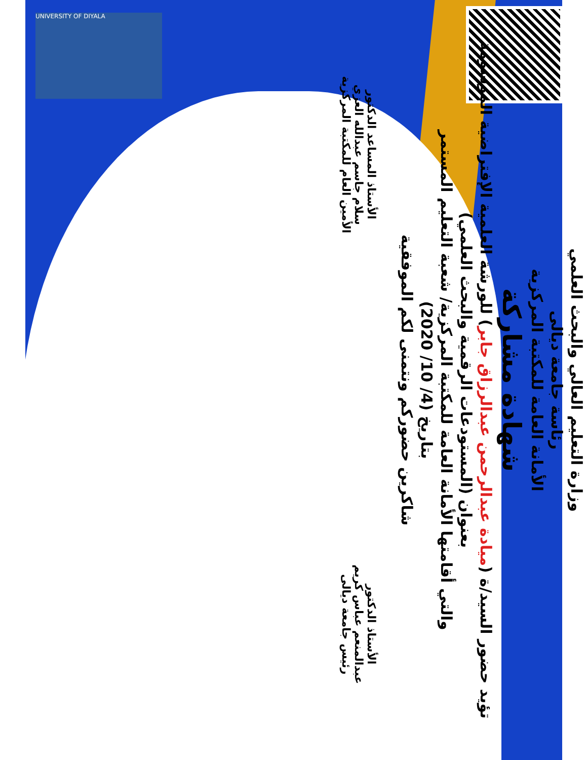UNIVERSITY OF DIYALA
وزارة التعليم العالي والبحث العلمي
رئاسة جامعة ديالى
الأمانة العامة للمكتبة المركزية
شهادة مشاركة
تؤيد حضور السيد/ة (ميادة عبدالرحمن عبدالرزاق جابر) للورشة العلمية الإفتراضية الموسومة
بعنوان (المستودعات الرقمية والبحث العلمي)
والتي أقامتها الأمانة العامة للمكتبة المركزية/ شعبة التعليم المستمر
بتاريخ (4/ 10/ 2020)
شاكرين حضوركم ونتمنى لكم الموفقية
الأستاذ الدكتور
عبدالمنعم عباس كريم
رئيس جامعة ديالى
الأستاذ المساعد الدكتور
سلام جاسم عبدالله العزي
الأمين العام للمكتبة المركزية